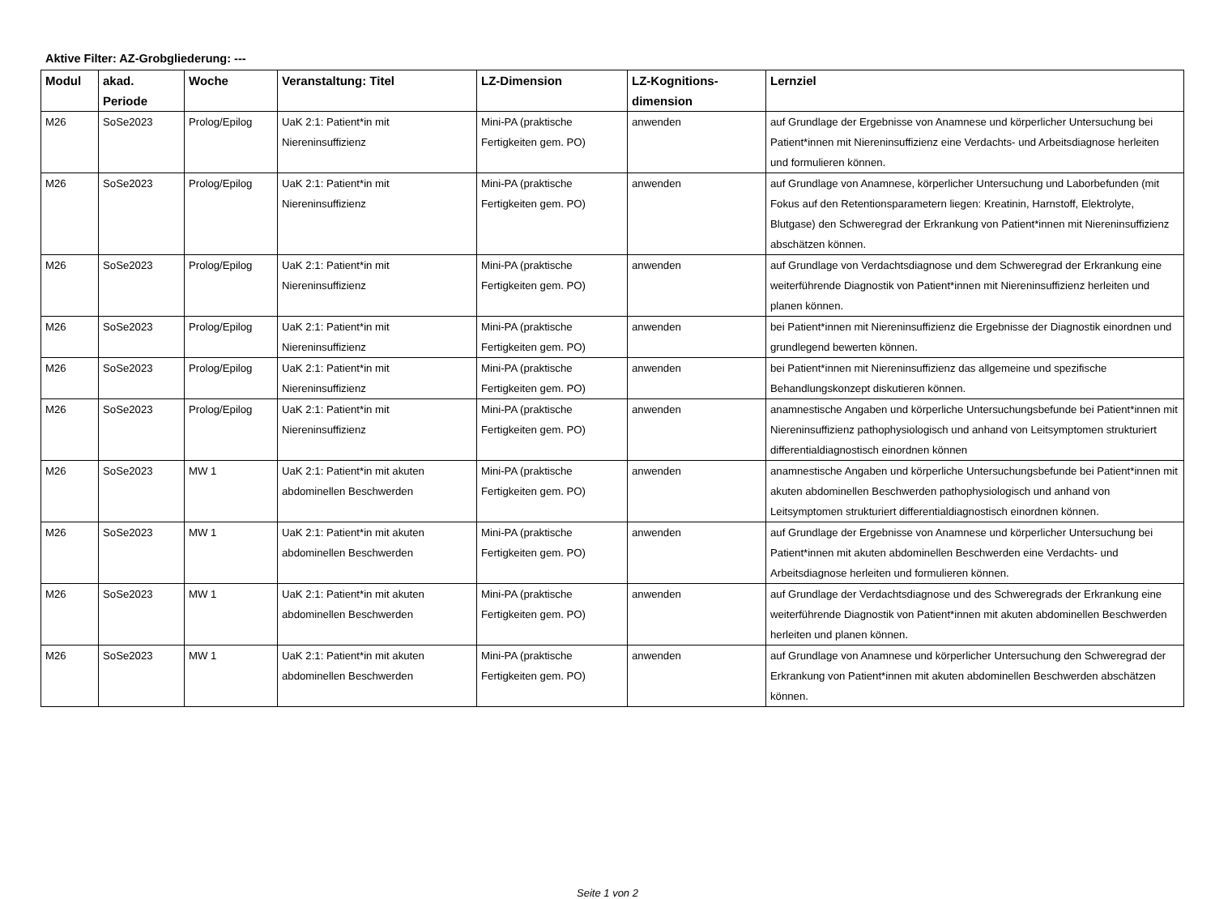Aktive Filter: AZ-Grobgliederung: ---
| Modul | akad. Periode | Woche | Veranstaltung: Titel | LZ-Dimension | LZ-Kognitions-dimension | Lernziel |
| --- | --- | --- | --- | --- | --- | --- |
| M26 | SoSe2023 | Prolog/Epilog | UaK 2:1: Patient*in mit Niereninsuffizienz | Mini-PA (praktische Fertigkeiten gem. PO) | anwenden | auf Grundlage der Ergebnisse von Anamnese und körperlicher Untersuchung bei Patient*innen mit Niereninsuffizienz eine Verdachts- und Arbeitsdiagnose herleiten und formulieren können. |
| M26 | SoSe2023 | Prolog/Epilog | UaK 2:1: Patient*in mit Niereninsuffizienz | Mini-PA (praktische Fertigkeiten gem. PO) | anwenden | auf Grundlage von Anamnese, körperlicher Untersuchung und Laborbefunden (mit Fokus auf den Retentionsparametern liegen: Kreatinin, Harnstoff, Elektrolyte, Blutgase) den Schweregrad der Erkrankung von Patient*innen mit Niereninsuffizienz abschätzen können. |
| M26 | SoSe2023 | Prolog/Epilog | UaK 2:1: Patient*in mit Niereninsuffizienz | Mini-PA (praktische Fertigkeiten gem. PO) | anwenden | auf Grundlage von Verdachtsdiagnose und dem Schweregrad der Erkrankung eine weiterführende Diagnostik von Patient*innen mit Niereninsuffizienz herleiten und planen können. |
| M26 | SoSe2023 | Prolog/Epilog | UaK 2:1: Patient*in mit Niereninsuffizienz | Mini-PA (praktische Fertigkeiten gem. PO) | anwenden | bei Patient*innen mit Niereninsuffizienz die Ergebnisse der Diagnostik einordnen und grundlegend bewerten können. |
| M26 | SoSe2023 | Prolog/Epilog | UaK 2:1: Patient*in mit Niereninsuffizienz | Mini-PA (praktische Fertigkeiten gem. PO) | anwenden | bei Patient*innen mit Niereninsuffizienz das allgemeine und spezifische Behandlungskonzept diskutieren können. |
| M26 | SoSe2023 | Prolog/Epilog | UaK 2:1: Patient*in mit Niereninsuffizienz | Mini-PA (praktische Fertigkeiten gem. PO) | anwenden | anamnestische Angaben und körperliche Untersuchungsbefunde bei Patient*innen mit Niereninsuffizienz pathophysiologisch und anhand von Leitsymptomen strukturiert differentialdiagnostisch einordnen können |
| M26 | SoSe2023 | MW 1 | UaK 2:1: Patient*in mit akuten abdominellen Beschwerden | Mini-PA (praktische Fertigkeiten gem. PO) | anwenden | anamnestische Angaben und körperliche Untersuchungsbefunde bei Patient*innen mit akuten abdominellen Beschwerden pathophysiologisch und anhand von Leitsymptomen strukturiert differentialdiagnostisch einordnen können. |
| M26 | SoSe2023 | MW 1 | UaK 2:1: Patient*in mit akuten abdominellen Beschwerden | Mini-PA (praktische Fertigkeiten gem. PO) | anwenden | auf Grundlage der Ergebnisse von Anamnese und körperlicher Untersuchung bei Patient*innen mit akuten abdominellen Beschwerden eine Verdachts- und Arbeitsdiagnose herleiten und formulieren können. |
| M26 | SoSe2023 | MW 1 | UaK 2:1: Patient*in mit akuten abdominellen Beschwerden | Mini-PA (praktische Fertigkeiten gem. PO) | anwenden | auf Grundlage der Verdachtsdiagnose und des Schweregrads der Erkrankung eine weiterführende Diagnostik von Patient*innen mit akuten abdominellen Beschwerden herleiten und planen können. |
| M26 | SoSe2023 | MW 1 | UaK 2:1: Patient*in mit akuten abdominellen Beschwerden | Mini-PA (praktische Fertigkeiten gem. PO) | anwenden | auf Grundlage von Anamnese und körperlicher Untersuchung den Schweregrad der Erkrankung von Patient*innen mit akuten abdominellen Beschwerden abschätzen können. |
Seite 1 von 2